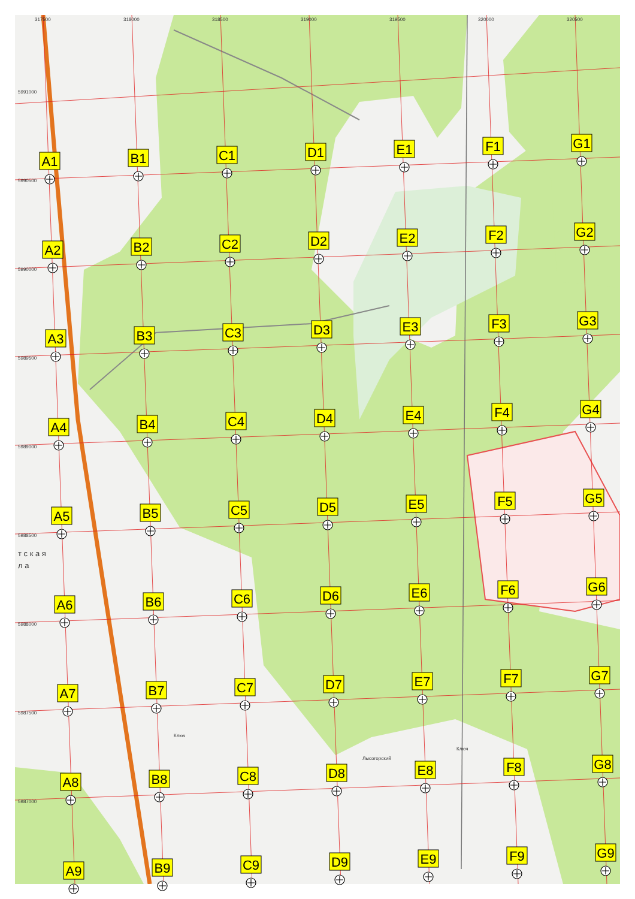317500
318000
318500
319000
319500
320000
320500
5991000
5990500
5990000
5989500
5989000
5988500
5988000
5987500
5987000
A1
B1
C1
D1
E1
F1
G1
A2
B2
C2
D2
E2
F2
G2
A3
B3
C3
D3
E3
F3
G3
A4
B4
C4
D4
E4
F4
G4
A5
B5
C5
D5
E5
F5
G5
A6
B6
C6
D6
E6
F6
G6
A7
B7
C7
D7
E7
F7
G7
A8
B8
C8
D8
E8
F8
G8
A9
B9
C9
D9
E9
F9
G9
Лысогорский
Ключ
Ключ
т с к а я
л а